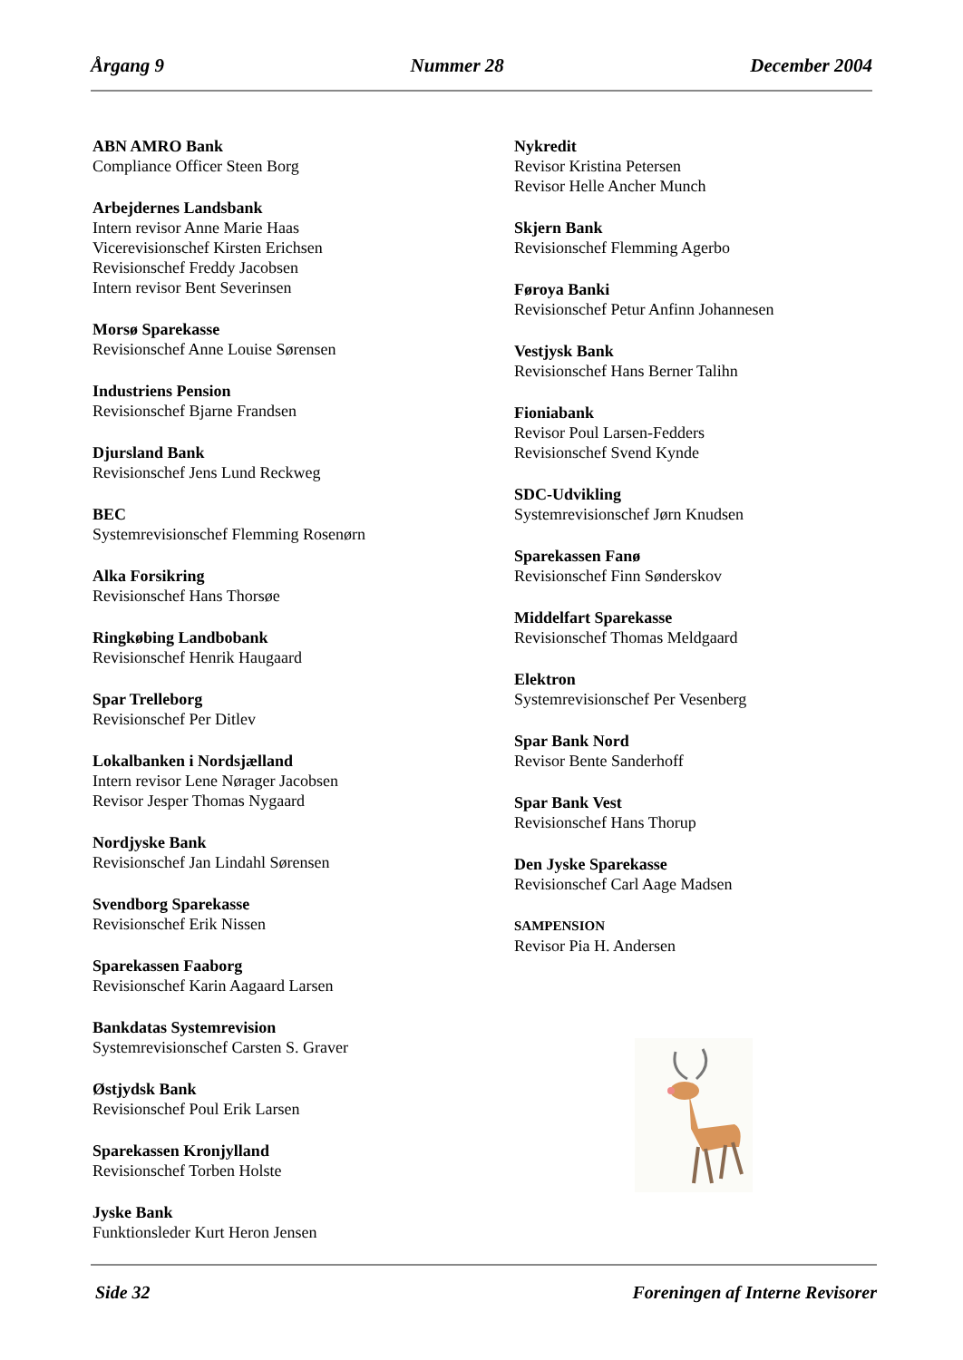Årgang 9 Nummer 28 December 2004
ABN AMRO Bank
Compliance Officer Steen Borg
Arbejdernes Landsbank
Intern revisor Anne Marie Haas
Vicerevisionschef Kirsten Erichsen
Revisionschef Freddy Jacobsen
Intern revisor Bent Severinsen
Morsø Sparekasse
Revisionschef Anne Louise Sørensen
Industriens Pension
Revisionschef Bjarne Frandsen
Djursland Bank
Revisionschef Jens Lund Reckweg
BEC
Systemrevisionschef Flemming Rosenørn
Alka Forsikring
Revisionschef Hans Thorsøe
Ringkøbing Landbobank
Revisionschef Henrik Haugaard
Spar Trelleborg
Revisionschef Per Ditlev
Lokalbanken i Nordsjælland
Intern revisor Lene Nørager Jacobsen
Revisor Jesper Thomas Nygaard
Nordjyske Bank
Revisionschef Jan Lindahl Sørensen
Svendborg Sparekasse
Revisionschef Erik Nissen
Sparekassen Faaborg
Revisionschef Karin Aagaard Larsen
Bankdatas Systemrevision
Systemrevisionschef Carsten S. Graver
Østjydsk Bank
Revisionschef Poul Erik Larsen
Sparekassen Kronjylland
Revisionschef Torben Holste
Jyske Bank
Funktionsleder Kurt Heron Jensen
Nykredit
Revisor Kristina Petersen
Revisor Helle Ancher Munch
Skjern Bank
Revisionschef Flemming Agerbo
Føroya Banki
Revisionschef Petur Anfinn Johannesen
Vestjysk Bank
Revisionschef Hans Berner Talihn
Fioniabank
Revisor Poul Larsen-Fedders
Revisionschef Svend Kynde
SDC-Udvikling
Systemrevisionschef Jørn Knudsen
Sparekassen Fanø
Revisionschef Finn Sønderskov
Middelfart Sparekasse
Revisionschef Thomas Meldgaard
Elektron
Systemrevisionschef Per Vesenberg
Spar Bank Nord
Revisor Bente Sanderhoff
Spar Bank Vest
Revisionschef Hans Thorup
Den Jyske Sparekasse
Revisionschef Carl Aage Madsen
SAMPENSION
Revisor Pia H. Andersen
Side 32 Foreningen af Interne Revisorer